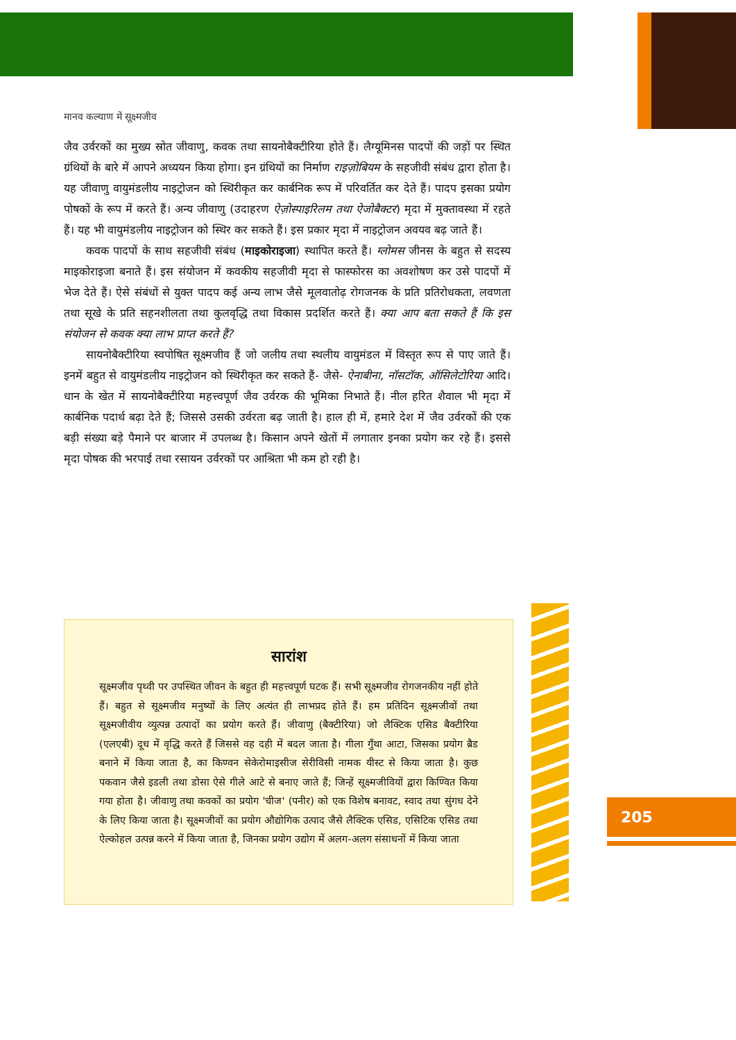मानव कल्याण में सूक्ष्मजीव
जैव उर्वरकों का मुख्य स्रोत जीवाणु, कवक तथा सायनोबैक्टीरिया होते हैं। लैग्यूमिनस पादपों की जड़ों पर स्थित ग्रंथियों के बारे में आपने अध्ययन किया होगा। इन ग्रंथियों का निर्माण राइज़ोबियम के सहजीवी संबंध द्वारा होता है। यह जीवाणु वायुमंडलीय नाइट्रोजन को स्थिरीकृत कर कार्बनिक रूप में परिवर्तित कर देते हैं। पादप इसका प्रयोग पोषकों के रूप में करते हैं। अन्य जीवाणु (उदाहरण ऐज़ोस्पाइरिलम तथा ऐजोबैक्टर) मृदा में मुक्तावस्था में रहते हैं। यह भी वायुमंडलीय नाइट्रोजन को स्थिर कर सकते हैं। इस प्रकार मृदा में नाइट्रोजन अवयव बढ़ जाते हैं।
कवक पादपों के साथ सहजीवी संबंध (माइकोराइजा) स्थापित करते हैं। ग्लोमस जीनस के बहुत से सदस्य माइकोराइजा बनाते हैं। इस संयोजन में कवकीय सहजीवी मृदा से फास्फोरस का अवशोषण कर उसे पादपों में भेज देते हैं। ऐसे संबंधों से युक्त पादप कई अन्य लाभ जैसे मूलवातोढ़ रोगजनक के प्रति प्रतिरोधकता, लवणता तथा सूखे के प्रति सहनशीलता तथा कुलवृद्धि तथा विकास प्रदर्शित करते हैं। क्या आप बता सकते हैं कि इस संयोजन से कवक क्या लाभ प्राप्त करते हैं?
सायनोबैक्टीरिया स्वपोषित सूक्ष्मजीव हैं जो जलीय तथा स्थलीय वायुमंडल में विस्तृत रूप से पाए जाते हैं। इनमें बहुत से वायुमंडलीय नाइट्रोजन को स्थिरीकृत कर सकते हैं- जैसे- ऐनाबीना, नॉसटॉक, ऑसिलेटोरिया आदि। धान के खेत में सायनोबैक्टीरिया महत्त्वपूर्ण जैव उर्वरक की भूमिका निभाते हैं। नील हरित शैवाल भी मृदा में कार्बनिक पदार्थ बढ़ा देते हैं; जिससे उसकी उर्वरता बढ़ जाती है। हाल ही में, हमारे देश में जैव उर्वरकों की एक बड़ी संख्या बड़े पैमाने पर बाजार में उपलब्ध है। किसान अपने खेतों में लगातार इनका प्रयोग कर रहे हैं। इससे मृदा पोषक की भरपाई तथा रसायन उर्वरकों पर आश्रिता भी कम हो रही है।
सारांश
सूक्ष्मजीव पृथ्वी पर उपस्थित जीवन के बहुत ही महत्त्वपूर्ण घटक हैं। सभी सूक्ष्मजीव रोगजनकीय नहीं होते हैं। बहुत से सूक्ष्मजीव मनुष्यों के लिए अत्यंत ही लाभप्रद होते हैं। हम प्रतिदिन सूक्ष्मजीवों तथा सूक्ष्मजीवीय व्युत्पन्न उत्पादों का प्रयोग करते हैं। जीवाणु (बैक्टीरिया) जो लैक्टिक एसिड बैक्टीरिया (एलएबी) दूध में वृद्धि करते हैं जिससे वह दही में बदल जाता है। गीला गुँथा आटा, जिसका प्रयोग ब्रैड बनाने में किया जाता है, का किण्वन सेकेरोमाइसीज सेरीविसी नामक यीस्ट से किया जाता है। कुछ पकवान जैसे इडली तथा डोसा ऐसे गीले आटे से बनाए जाते हैं; जिन्हें सूक्ष्मजीवियों द्वारा किण्वित किया गया होता है। जीवाणु तथा कवकों का प्रयोग 'चीज' (पनीर) को एक विशेष बनावट, स्वाद तथा सुंगध देने के लिए किया जाता है। सूक्ष्मजीवों का प्रयोग औद्योगिक उत्पाद जैसे लैक्टिक एसिड, एसिटिक एसिड तथा ऐल्कोहल उत्पन्न करने में किया जाता है, जिनका प्रयोग उद्योग में अलग-अलग संसाधनों में किया जाता
205